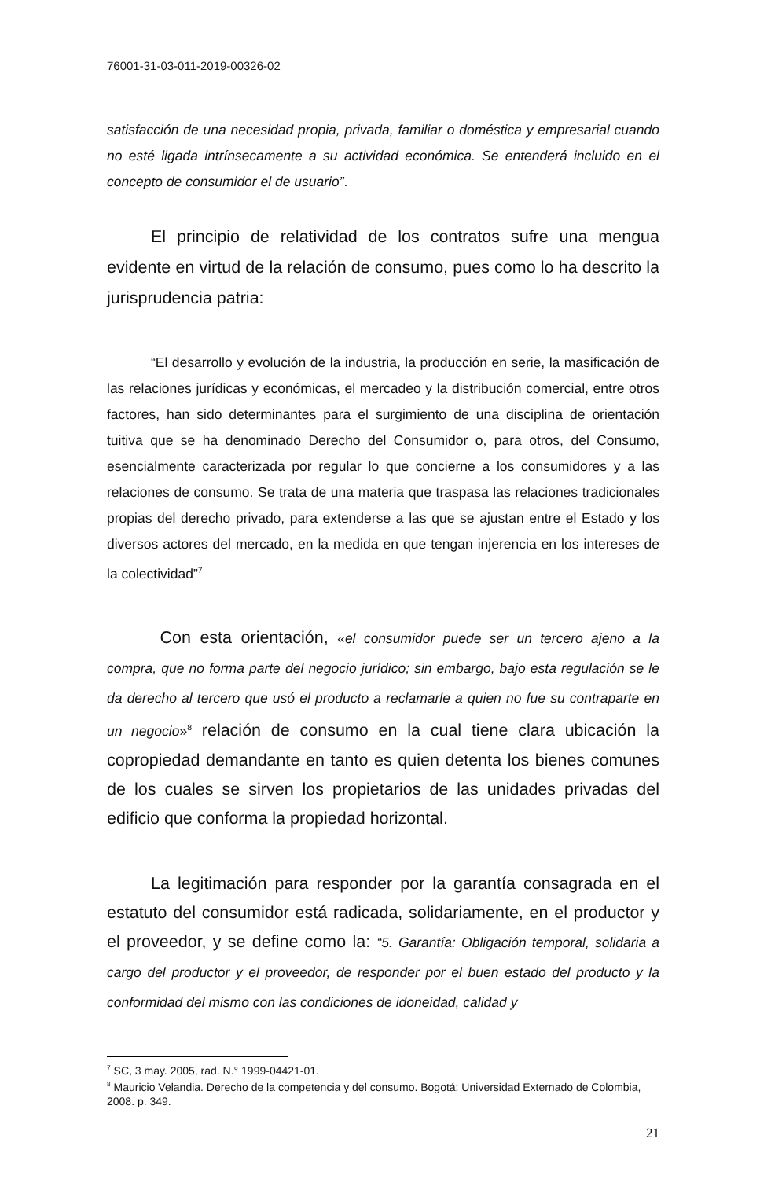76001-31-03-011-2019-00326-02
satisfacción de una necesidad propia, privada, familiar o doméstica y empresarial cuando no esté ligada intrínsecamente a su actividad económica. Se entenderá incluido en el concepto de consumidor el de usuario”.
El principio de relatividad de los contratos sufre una mengua evidente en virtud de la relación de consumo, pues como lo ha descrito la jurisprudencia patria:
“El desarrollo y evolución de la industria, la producción en serie, la masificación de las relaciones jurídicas y económicas, el mercadeo y la distribución comercial, entre otros factores, han sido determinantes para el surgimiento de una disciplina de orientación tuitiva que se ha denominado Derecho del Consumidor o, para otros, del Consumo, esencialmente caracterizada por regular lo que concierne a los consumidores y a las relaciones de consumo. Se trata de una materia que traspasa las relaciones tradicionales propias del derecho privado, para extenderse a las que se ajustan entre el Estado y los diversos actores del mercado, en la medida en que tengan injerencia en los intereses de la colectividad”<sup>7</sup>
Con esta orientación, «el consumidor puede ser un tercero ajeno a la compra, que no forma parte del negocio jurídico; sin embargo, bajo esta regulación se le da derecho al tercero que usó el producto a reclamarle a quien no fue su contraparte en un negocio»<sup>8</sup> relación de consumo en la cual tiene clara ubicación la copropiedad demandante en tanto es quien detenta los bienes comunes de los cuales se sirven los propietarios de las unidades privadas del edificio que conforma la propiedad horizontal.
La legitimación para responder por la garantía consagrada en el estatuto del consumidor está radicada, solidariamente, en el productor y el proveedor, y se define como la: “5. Garantía: Obligación temporal, solidaria a cargo del productor y el proveedor, de responder por el buen estado del producto y la conformidad del mismo con las condiciones de idoneidad, calidad y
<sup>7</sup> SC, 3 may. 2005, rad. N.° 1999-04421-01.
<sup>8</sup> Mauricio Velandia. Derecho de la competencia y del consumo. Bogotá: Universidad Externado de Colombia, 2008. p. 349.
21